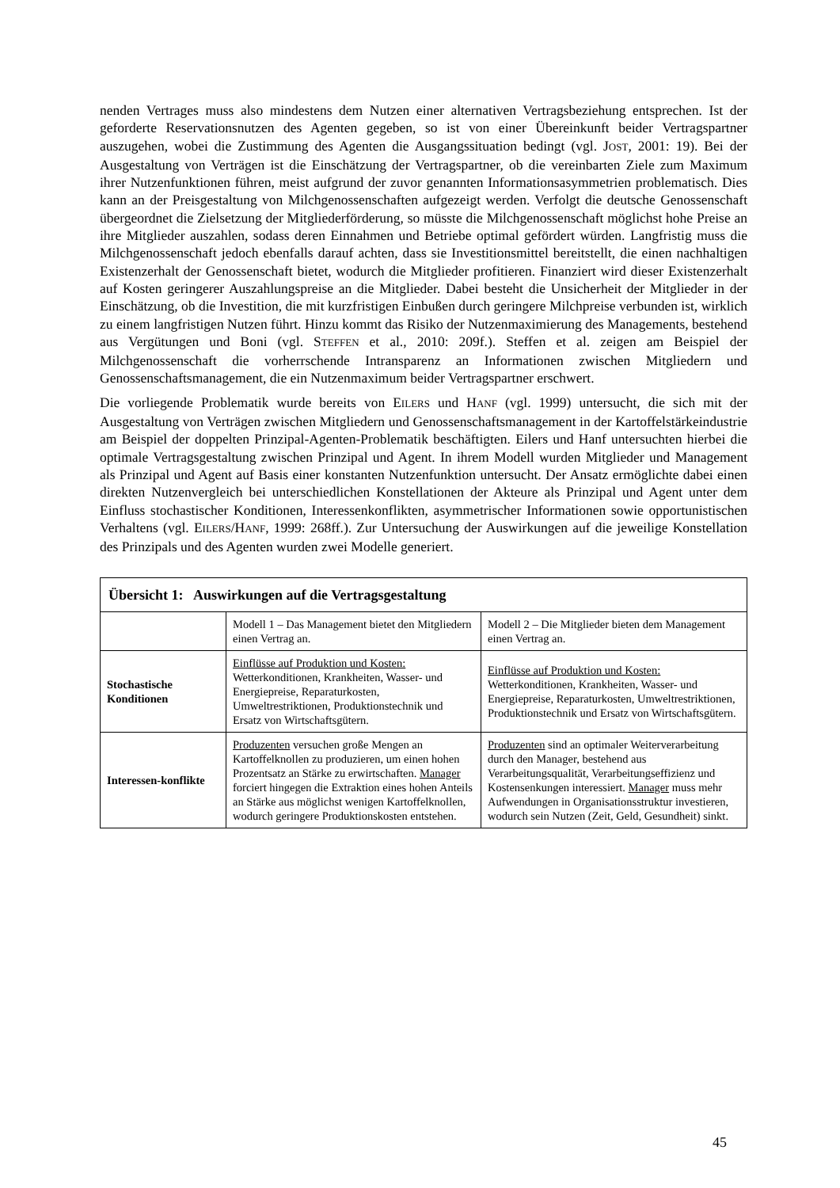nenden Vertrages muss also mindestens dem Nutzen einer alternativen Vertragsbeziehung entsprechen. Ist der geforderte Reservationsnutzen des Agenten gegeben, so ist von einer Übereinkunft beider Vertragspartner auszugehen, wobei die Zustimmung des Agenten die Ausgangssituation bedingt (vgl. JOST, 2001: 19). Bei der Ausgestaltung von Verträgen ist die Einschätzung der Vertragspartner, ob die vereinbarten Ziele zum Maximum ihrer Nutzenfunktionen führen, meist aufgrund der zuvor genannten Informationsasymmetrien problematisch. Dies kann an der Preisgestaltung von Milchgenossenschaften aufgezeigt werden. Verfolgt die deutsche Genossenschaft übergeordnet die Zielsetzung der Mitgliederförderung, so müsste die Milchgenossenschaft möglichst hohe Preise an ihre Mitglieder auszahlen, sodass deren Einnahmen und Betriebe optimal gefördert würden. Langfristig muss die Milchgenossenschaft jedoch ebenfalls darauf achten, dass sie Investitionsmittel bereitstellt, die einen nachhaltigen Existenzerhalt der Genossenschaft bietet, wodurch die Mitglieder profitieren. Finanziert wird dieser Existenzerhalt auf Kosten geringerer Auszahlungspreise an die Mitglieder. Dabei besteht die Unsicherheit der Mitglieder in der Einschätzung, ob die Investition, die mit kurzfristigen Einbußen durch geringere Milchpreise verbunden ist, wirklich zu einem langfristigen Nutzen führt. Hinzu kommt das Risiko der Nutzenmaximierung des Managements, bestehend aus Vergütungen und Boni (vgl. STEFFEN et al., 2010: 209f.). Steffen et al. zeigen am Beispiel der Milchgenossenschaft die vorherrschende Intransparenz an Informationen zwischen Mitgliedern und Genossenschaftsmanagement, die ein Nutzenmaximum beider Vertragspartner erschwert.
Die vorliegende Problematik wurde bereits von EILERS und HANF (vgl. 1999) untersucht, die sich mit der Ausgestaltung von Verträgen zwischen Mitgliedern und Genossenschaftsmanagement in der Kartoffelstärkeindustrie am Beispiel der doppelten Prinzipal-Agenten-Problematik beschäftigten. Eilers und Hanf untersuchten hierbei die optimale Vertragsgestaltung zwischen Prinzipal und Agent. In ihrem Modell wurden Mitglieder und Management als Prinzipal und Agent auf Basis einer konstanten Nutzenfunktion untersucht. Der Ansatz ermöglichte dabei einen direkten Nutzenvergleich bei unterschiedlichen Konstellationen der Akteure als Prinzipal und Agent unter dem Einfluss stochastischer Konditionen, Interessenkonflikten, asymmetrischer Informationen sowie opportunistischen Verhaltens (vgl. EILERS/HANF, 1999: 268ff.). Zur Untersuchung der Auswirkungen auf die jeweilige Konstellation des Prinzipals und des Agenten wurden zwei Modelle generiert.
| Übersicht 1: Auswirkungen auf die Vertragsgestaltung | | |
| --- | --- | --- |
| | Modell 1 – Das Management bietet den Mitgliedern einen Vertrag an. | Modell 2 – Die Mitglieder bieten dem Management einen Vertrag an. |
| Stochastische Konditionen | Einflüsse auf Produktion und Kosten: Wetterkonditionen, Krankheiten, Wasser- und Energiepreise, Reparaturkosten, Umweltrestriktionen, Produktionstechnik und Ersatz von Wirtschaftsgütern. | Einflüsse auf Produktion und Kosten: Wetterkonditionen, Krankheiten, Wasser- und Energiepreise, Reparaturkosten, Umweltrestriktionen, Produktionstechnik und Ersatz von Wirtschaftsgütern. |
| Interessen-konflikte | Produzenten versuchen große Mengen an Kartoffelknollen zu produzieren, um einen hohen Prozentsatz an Stärke zu erwirtschaften. Manager forciert hingegen die Extraktion eines hohen Anteils an Stärke aus möglichst wenigen Kartoffelknollen, wodurch geringere Produktionskosten entstehen. | Produzenten sind an optimaler Weiterverarbeitung durch den Manager, bestehend aus Verarbeitungsqualität, Verarbeitungseffizienz und Kostensenkungen interessiert. Manager muss mehr Aufwendungen in Organisationsstruktur investieren, wodurch sein Nutzen (Zeit, Geld, Gesundheit) sinkt. |
45